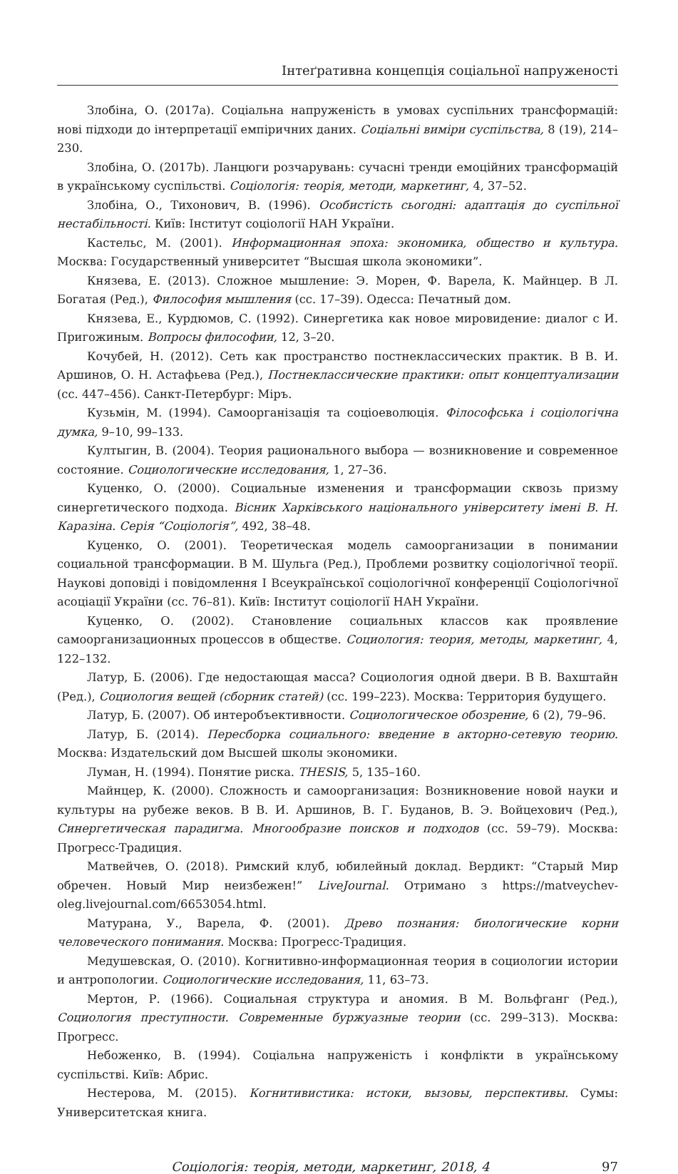Інтеґративна концепція соціальної напруженості
Злобіна, О. (2017a). Соціальна напруженість в умовах суспільних трансформацій: нові підходи до інтерпретації емпіричних даних. Соціальні виміри суспільства, 8 (19), 214–230.
Злобіна, О. (2017b). Ланцюги розчарувань: сучасні тренди емоційних трансформацій в українському суспільстві. Соціологія: теорія, методи, маркетинг, 4, 37–52.
Злобіна, О., Тихонович, В. (1996). Особистість сьогодні: адаптація до суспільної нестабільності. Київ: Інститут соціології НАН України.
Кастельс, М. (2001). Информационная эпоха: экономика, общество и культура. Москва: Государственный университет “Высшая школа экономики”.
Князева, Е. (2013). Сложное мышление: Э. Морен, Ф. Варела, К. Майнцер. В Л. Богатая (Ред.), Философия мышления (сс. 17–39). Одесса: Печатный дом.
Князева, Е., Курдюмов, С. (1992). Синергетика как новое мировидение: диалог с И. Пригожиным. Вопросы философии, 12, 3–20.
Кочубей, Н. (2012). Сеть как пространство постнеклассических практик. В В. И. Аршинов, О. Н. Астафьева (Ред.), Постнеклассические практики: опыт концептуализации (сс. 447–456). Санкт-Петербург: Міръ.
Кузьмін, М. (1994). Самоорганізація та соціоеволюція. Філософська і соціологічна думка, 9–10, 99–133.
Култыгин, В. (2004). Теория рационального выбора — возникновение и современное состояние. Социологические исследования, 1, 27–36.
Куценко, О. (2000). Социальные изменения и трансформации сквозь призму синергетического подхода. Вісник Харківського національного університету імені В. Н. Каразіна. Серія “Соціологія”, 492, 38–48.
Куценко, О. (2001). Теоретическая модель самоорганизации в понимании социальной трансформации. В М. Шульга (Ред.), Проблеми розвитку соціологічної теорії. Наукові доповіді і повідомлення І Всеукраїнської соціологічної конференції Соціологічної асоціації України (сс. 76–81). Київ: Інститут соціології НАН України.
Куценко, О. (2002). Становление социальных классов как проявление самоорганизационных процессов в обществе. Социология: теория, методы, маркетинг, 4, 122–132.
Латур, Б. (2006). Где недостающая масса? Социология одной двери. В В. Вахштайн (Ред.), Социология вещей (сборник статей) (сс. 199–223). Москва: Территория будущего.
Латур, Б. (2007). Об интеробъективности. Социологическое обозрение, 6 (2), 79–96.
Латур, Б. (2014). Пересборка социального: введение в акторно-сетевую теорию. Москва: Издательский дом Высшей школы экономики.
Луман, Н. (1994). Понятие риска. THESIS, 5, 135–160.
Майнцер, К. (2000). Сложность и самоорганизация: Возникновение новой науки и культуры на рубеже веков. В В. И. Аршинов, В. Г. Буданов, В. Э. Войцехович (Ред.), Синергетическая парадигма. Многообразие поисков и подходов (сс. 59–79). Москва: Прогресс-Традиция.
Матвейчев, О. (2018). Римский клуб, юбилейный доклад. Вердикт: “Старый Мир обречен. Новый Мир неизбежен!” LiveJournal. Отримано з https://matveychev-oleg.livejournal.com/6653054.html.
Матурана, У., Варела, Ф. (2001). Древо познания: биологические корни человеческого понимания. Москва: Прогресс-Традиция.
Медушевская, О. (2010). Когнитивно-информационная теория в социологии истории и антропологии. Социологические исследования, 11, 63–73.
Мертон, Р. (1966). Социальная структура и аномия. В М. Вольфганг (Ред.), Социология преступности. Современные буржуазные теории (сс. 299–313). Москва: Прогресс.
Небоженко, В. (1994). Соціальна напруженість і конфлікти в українському суспільстві. Київ: Абрис.
Нестерова, М. (2015). Когнитивистика: истоки, вызовы, перспективы. Сумы: Университетская книга.
Соціологія: теорія, методи, маркетинг, 2018, 4 97